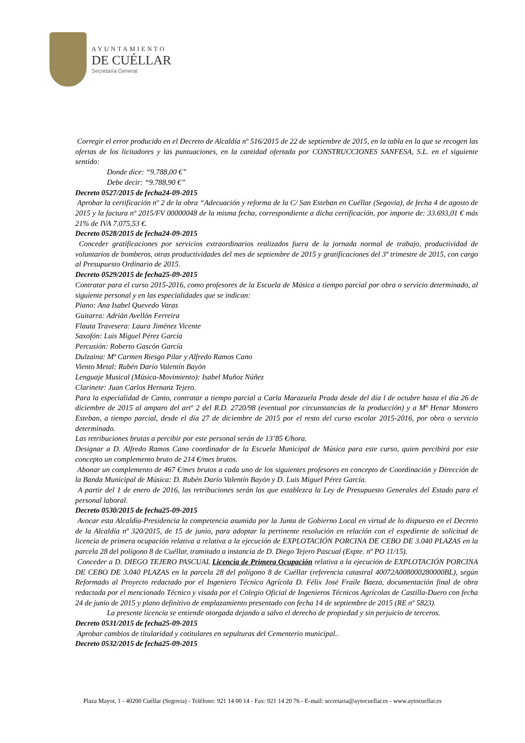AYUNTAMIENTO
DE CUÉLLAR
Secretaría General
Corregir el error producido en el Decreto de Alcaldía nº 516/2015 de 22 de septiembre de 2015, en la tabla en la que se recogen las ofertas de los licitadores y las puntuaciones, en la cantidad ofertada por CONSTRUCCIONES SANFESA, S.L. en el siguiente sentido:
Donde dice: “9.788,00 €”
Debe decir: “9.788,90 €”
Decreto 0527/2015 de fecha24-09-2015
Aprobar la certificación nº 2 de la obra “Adecuación y reforma de la C/ San Esteban en Cuéllar (Segovia), de fecha 4 de agosto de 2015 y la factura nº 2015/FV 00000048 de la misma fecha, correspondiente a dicha certificación, por importe de: 33.693,01 € más 21% de IVA 7.075,53 €.
Decreto 0528/2015 de fecha24-09-2015
Conceder gratificaciones por servicios extraordinarios realizados fuera de la jornada normal de trabajo, productividad de voluntarios de bomberos, otras productividades del mes de septiembre de 2015 y gratificaciones del 3º trimestre de 2015, con cargo al Presupuesto Ordinario de 2015.
Decreto 0529/2015 de fecha25-09-2015
Contratar para el curso 2015-2016, como profesores de la Escuela de Música a tiempo parcial por obra o servicio determinado, al siguiente personal y en las especialidades que se indican:
Piano: Ana Isabel Quevedo Varas
Guitarra: Adrián Avellón Ferreira
Flauta Travesera: Laura Jiménez Vicente
Saxofón: Luis Miguel Pérez García
Percusión: Roberto Gascón García
Dulzaina: Mª Carmen Riesgo Pilar y Alfredo Ramos Cano
Viento Metal: Rubén Darío Valentín Bayón
Lenguaje Musical (Música-Movimiento): Isabel Muñoz Núñez
Clarinete: Juan Carlos Hernanz Tejero.
Para la especialidad de Canto, contratar a tiempo parcial a Carla Marazuela Prada desde del día l de octubre hasta el día 26 de diciembre de 2015 al amparo del artº 2 del R.D. 2720/98 (eventual por circunstancias de la producción) y a Mª Henar Montero Esteban, a tiempo parcial, desde el día 27 de diciembre de 2015 por el resto del curso escolar 2015-2016, por obra o servicio determinado.
Las retribuciones brutas a percibir por este personal serán de 13’85 €/hora.
Designar a D. Alfredo Ramos Cano coordinador de la Escuela Municipal de Música para este curso, quien percibirá por este concepto un complemento bruto de 214 €/mes brutos.
Abonar un complemento de 467 €/mes brutos a cada uno de los siguientes profesores en concepto de Coordinación y Dirección de la Banda Municipal de Música: D. Rubén Darío Valentín Bayón y D. Luis Miguel Pérez García.
A partir del 1 de enero de 2016, las retribuciones serán las que establezca la Ley de Presupuesto Generales del Estado para el personal laboral.
Decreto 0530/2015 de fecha25-09-2015
Avocar esta Alcaldía-Presidencia la competencia asumida por la Junta de Gobierno Local en virtud de lo dispuesto en el Decreto de la Alcaldía nº 320/2015, de 15 de junio, para adoptar la pertinente resolución en relación con el expediente de solicitud de licencia de primera ocupación relativa a relativa a la ejecución de EXPLOTACIÓN PORCINA DE CEBO DE 3.040 PLAZAS en la parcela 28 del polígono 8 de Cuéllar, tramitado a instancia de D. Diego Tejero Pascual (Expte. nº PO 11/15).
Conceder a D. DIEGO TEJERO PASCUAL Licencia de Primera Ocupación relativa a la ejecución de EXPLOTACIÓN PORCINA DE CEBO DE 3.040 PLAZAS en la parcela 28 del polígono 8 de Cuéllar (referencia catastral 40072A008000280000BL), según Reformado al Proyecto redactado por el Ingeniero Técnico Agrícola D. Félix José Fraile Baeza, documentación final de obra redactada por el mencionado Técnico y visada por el Colegio Oficial de Ingenieros Técnicos Agrícolas de Castilla-Duero con fecha 24 de junio de 2015 y plano definitivo de emplazamiento presentado con fecha 14 de septiembre de 2015 (RE nº 5823).
La presente licencia se entiende otorgada dejando a salvo el derecho de propiedad y sin perjuicio de terceros.
Decreto 0531/2015 de fecha25-09-2015
Aprobar cambios de titularidad y cotitulares en sepulturas del Cementerio municipal..
Decreto 0532/2015 de fecha25-09-2015
Plaza Mayor, 1 - 40200 Cuéllar (Segovia) - Teléfono: 921 14 00 14 - Fax: 921 14 20 76 - E-mail: secretaria@aytocuellar.es - www.aytocuellar.es